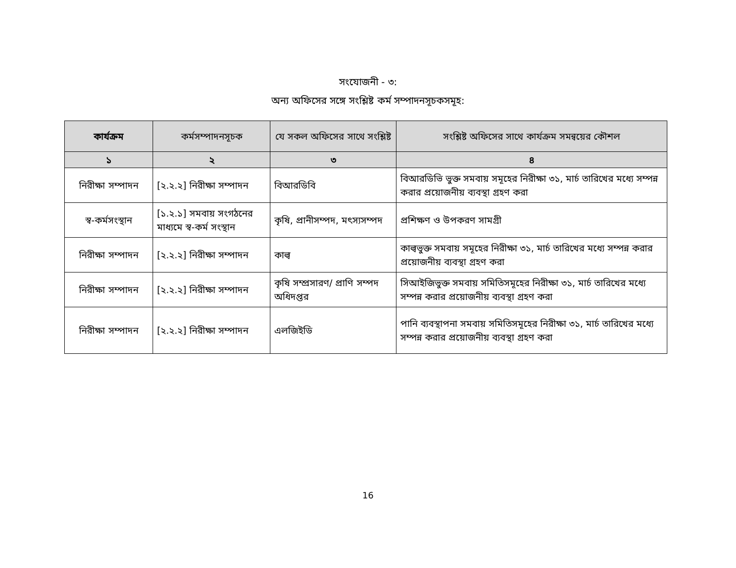সংযোজনী - ৩:
অন্য অফিসের সঙ্গে সংশ্লিষ্ট কর্ম সম্পাদনসূচকসমূহ:
| কার্যক্রম | কর্মসম্পাদনসূচক | যে সকল অফিসের সাথে সংশ্লিষ্ট | সংশ্লিষ্ট অফিসের সাথে কার্যক্রম সমন্বয়ের কৌশল |
| --- | --- | --- | --- |
| ১ | ২ | ৩ | ৪ |
| নিরীক্ষা সম্পাদন | [২.২.২] নিরীক্ষা সম্পাদন | বিআরডিবি | বিআরডিভি ভুক্ত সমবায় সমূহের নিরীক্ষা ৩১, মার্চ তারিখের মধ্যে সম্পন্ন করার প্রয়োজনীয় ব্যবস্থা গ্রহণ করা |
| স্ব-কর্মসংস্থান | [১.২.১] সমবায় সংগঠনের মাধ্যমে স্ব-কর্ম সংস্থান | কৃষি, প্রানীসম্পদ, মৎস্যসম্পদ | প্রশিক্ষণ ও উপকরণ সামগ্রী |
| নিরীক্ষা সম্পাদন | [২.২.২] নিরীক্ষা সম্পাদন | কাল্ব | কাল্বভুক্ত সমবায় সমূহের নিরীক্ষা ৩১, মার্চ তারিখের মধ্যে সম্পন্ন করার প্রয়োজনীয় ব্যবস্থা গ্রহণ করা |
| নিরীক্ষা সম্পাদন | [২.২.২] নিরীক্ষা সম্পাদন | কৃষি সম্প্রসারণ/ প্রাণি সম্পদ অধিদপ্তর | সিআইজিভুক্ত সমবায় সমিতিসমূহের নিরীক্ষা ৩১, মার্চ তারিখের মধ্যে সম্পন্ন করার প্রয়োজনীয় ব্যবস্থা গ্রহণ করা |
| নিরীক্ষা সম্পাদন | [২.২.২] নিরীক্ষা সম্পাদন | এলজিইডি | পানি ব্যবস্থাপনা সমবায় সমিতিসমূহের নিরীক্ষা ৩১, মার্চ তারিখের মধ্যে সম্পন্ন করার প্রয়োজনীয় ব্যবস্থা গ্রহণ করা |
16